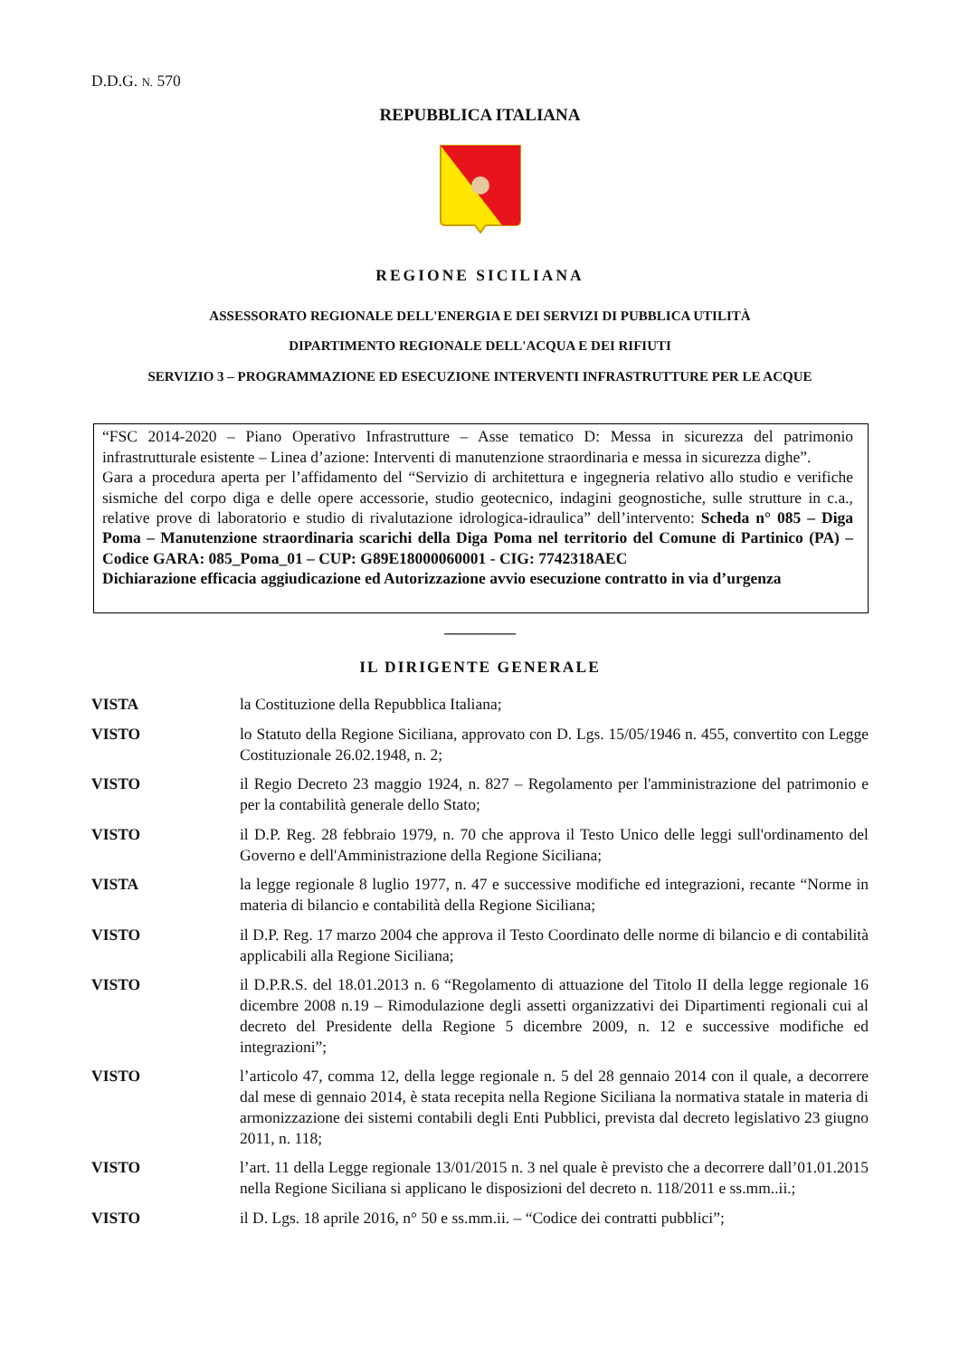D.D.G. N. 570
REPUBBLICA ITALIANA
REGIONE SICILIANA
ASSESSORATO REGIONALE DELL'ENERGIA E DEI SERVIZI DI PUBBLICA UTILITÀ
DIPARTIMENTO REGIONALE DELL'ACQUA E DEI RIFIUTI
SERVIZIO 3 – PROGRAMMAZIONE ED ESECUZIONE INTERVENTI INFRASTRUTTURE PER LE ACQUE
“FSC 2014-2020 – Piano Operativo Infrastrutture – Asse tematico D: Messa in sicurezza del patrimonio infrastrutturale esistente – Linea d’azione: Interventi di manutenzione straordinaria e messa in sicurezza dighe”.
Gara a procedura aperta per l’affidamento del “Servizio di architettura e ingegneria relativo allo studio e verifiche sismiche del corpo diga e delle opere accessorie, studio geotecnico, indagini geognostiche, sulle strutture in c.a., relative prove di laboratorio e studio di rivalutazione idrologica-idraulica” dell’intervento: Scheda n° 085 – Diga Poma – Manutenzione straordinaria scarichi della Diga Poma nel territorio del Comune di Partinico (PA) – Codice GARA: 085_Poma_01 – CUP: G89E18000060001 - CIG: 7742318AEC
Dichiarazione efficacia aggiudicazione ed Autorizzazione avvio esecuzione contratto in via d’urgenza
_________
IL DIRIGENTE GENERALE
VISTA la Costituzione della Repubblica Italiana;
VISTO lo Statuto della Regione Siciliana, approvato con D. Lgs. 15/05/1946 n. 455, convertito con Legge Costituzionale 26.02.1948, n. 2;
VISTO il Regio Decreto 23 maggio 1924, n. 827 – Regolamento per l'amministrazione del patrimonio e per la contabilità generale dello Stato;
VISTO il D.P. Reg. 28 febbraio 1979, n. 70 che approva il Testo Unico delle leggi sull'ordinamento del Governo e dell'Amministrazione della Regione Siciliana;
VISTA la legge regionale 8 luglio 1977, n. 47 e successive modifiche ed integrazioni, recante “Norme in materia di bilancio e contabilità della Regione Siciliana;
VISTO il D.P. Reg. 17 marzo 2004 che approva il Testo Coordinato delle norme di bilancio e di contabilità applicabili alla Regione Siciliana;
VISTO il D.P.R.S. del 18.01.2013 n. 6 “Regolamento di attuazione del Titolo II della legge regionale 16 dicembre 2008 n.19 – Rimodulazione degli assetti organizzativi dei Dipartimenti regionali cui al decreto del Presidente della Regione 5 dicembre 2009, n. 12 e successive modifiche ed integrazioni”;
VISTO l’articolo 47, comma 12, della legge regionale n. 5 del 28 gennaio 2014 con il quale, a decorrere dal mese di gennaio 2014, è stata recepita nella Regione Siciliana la normativa statale in materia di armonizzazione dei sistemi contabili degli Enti Pubblici, prevista dal decreto legislativo 23 giugno 2011, n. 118;
VISTO l’art. 11 della Legge regionale 13/01/2015 n. 3 nel quale è previsto che a decorrere dall’01.01.2015 nella Regione Siciliana si applicano le disposizioni del decreto n. 118/2011 e ss.mm..ii.;
VISTO il D. Lgs. 18 aprile 2016, n° 50 e ss.mm.ii. – “Codice dei contratti pubblici”;